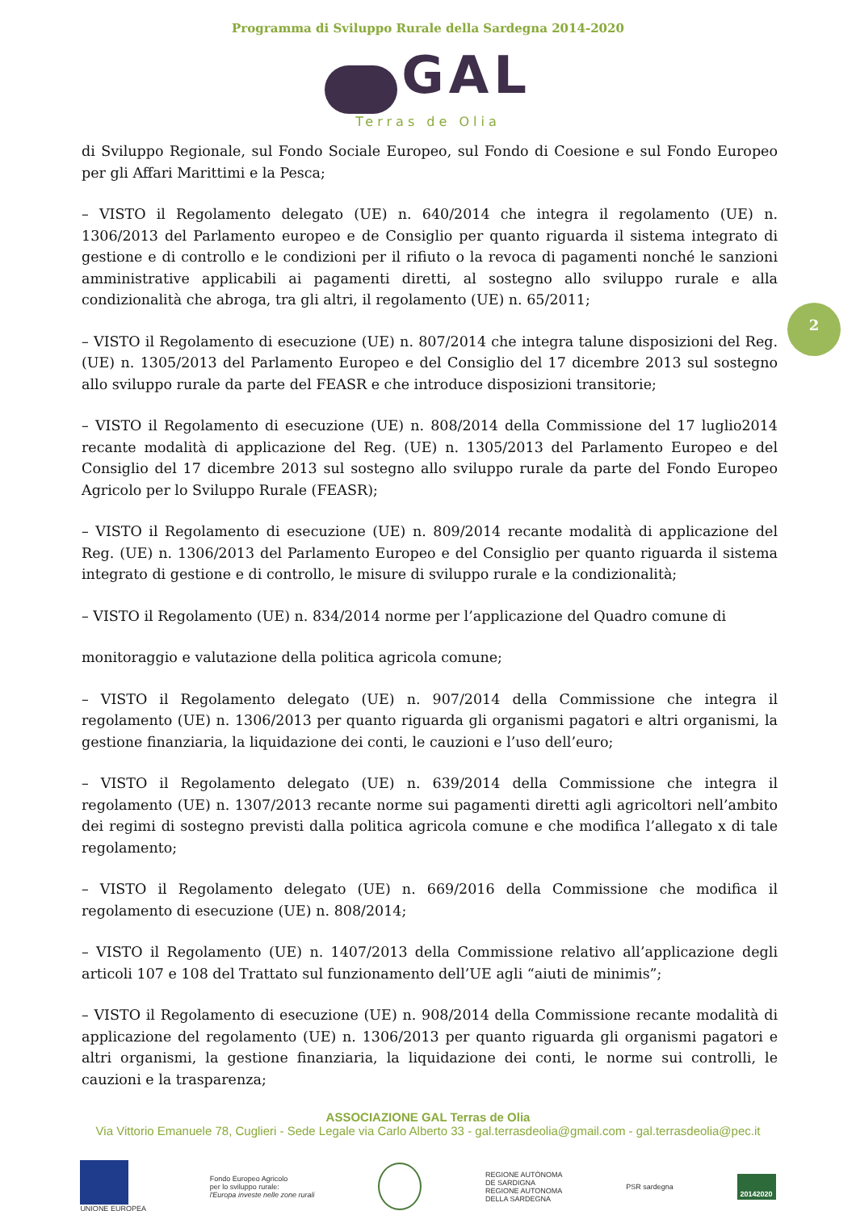Programma di Sviluppo Rurale della Sardegna 2014-2020
GAL
Terras de Olia
2
di Sviluppo Regionale, sul Fondo Sociale Europeo, sul Fondo di Coesione e sul Fondo Europeo per gli Affari Marittimi e la Pesca;
– VISTO il Regolamento delegato (UE) n. 640/2014 che integra il regolamento (UE) n. 1306/2013 del Parlamento europeo e de Consiglio per quanto riguarda il sistema integrato di gestione e di controllo e le condizioni per il rifiuto o la revoca di pagamenti nonché le sanzioni amministrative applicabili ai pagamenti diretti, al sostegno allo sviluppo rurale e alla condizionalità che abroga, tra gli altri, il regolamento (UE) n. 65/2011;
– VISTO il Regolamento di esecuzione (UE) n. 807/2014 che integra talune disposizioni del Reg. (UE) n. 1305/2013 del Parlamento Europeo e del Consiglio del 17 dicembre 2013 sul sostegno allo sviluppo rurale da parte del FEASR e che introduce disposizioni transitorie;
– VISTO il Regolamento di esecuzione (UE) n. 808/2014 della Commissione del 17 luglio2014 recante modalità di applicazione del Reg. (UE) n. 1305/2013 del Parlamento Europeo e del Consiglio del 17 dicembre 2013 sul sostegno allo sviluppo rurale da parte del Fondo Europeo Agricolo per lo Sviluppo Rurale (FEASR);
– VISTO il Regolamento di esecuzione (UE) n. 809/2014 recante modalità di applicazione del Reg. (UE) n. 1306/2013 del Parlamento Europeo e del Consiglio per quanto riguarda il sistema integrato di gestione e di controllo, le misure di sviluppo rurale e la condizionalità;
– VISTO il Regolamento (UE) n. 834/2014 norme per l’applicazione del Quadro comune di
monitoraggio e valutazione della politica agricola comune;
– VISTO il Regolamento delegato (UE) n. 907/2014 della Commissione che integra il regolamento (UE) n. 1306/2013 per quanto riguarda gli organismi pagatori e altri organismi, la gestione finanziaria, la liquidazione dei conti, le cauzioni e l’uso dell’euro;
– VISTO il Regolamento delegato (UE) n. 639/2014 della Commissione che integra il regolamento (UE) n. 1307/2013 recante norme sui pagamenti diretti agli agricoltori nell’ambito dei regimi di sostegno previsti dalla politica agricola comune e che modifica l’allegato x di tale regolamento;
– VISTO il Regolamento delegato (UE) n. 669/2016 della Commissione che modifica il regolamento di esecuzione (UE) n. 808/2014;
– VISTO il Regolamento (UE) n. 1407/2013 della Commissione relativo all’applicazione degli articoli 107 e 108 del Trattato sul funzionamento dell’UE agli “aiuti de minimis”;
– VISTO il Regolamento di esecuzione (UE) n. 908/2014 della Commissione recante modalità di applicazione del regolamento (UE) n. 1306/2013 per quanto riguarda gli organismi pagatori e altri organismi, la gestione finanziaria, la liquidazione dei conti, le norme sui controlli, le cauzioni e la trasparenza;
ASSOCIAZIONE GAL Terras de Olia
Via Vittorio Emanuele 78, Cuglieri - Sede Legale via Carlo Alberto 33 - gal.terrasdeolia@gmail.com - gal.terrasdeolia@pec.it
UNIONE EUROPEA
Fondo Europeo Agricolo
per lo sviluppo rurale:
l'Europa investe nelle zone rurali
REGIONE AUTÒNOMA
DE SARDIGNA
REGIONE AUTONOMA
DELLA SARDEGNA
PSR sardegna
20142020